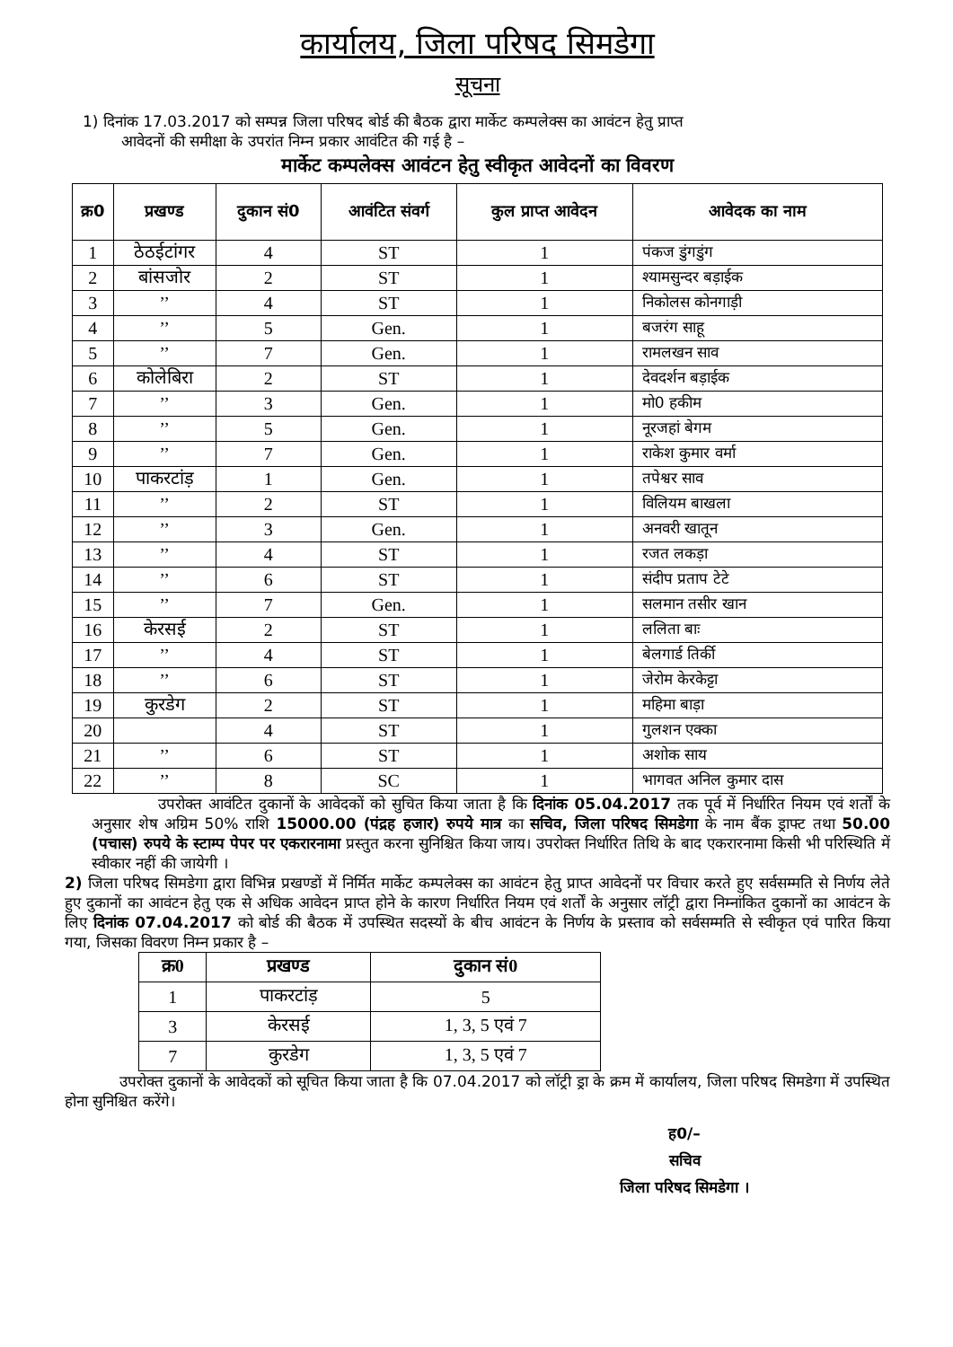कार्यालय, जिला परिषद सिमडेगा
सूचना
1) दिनांक 17.03.2017 को सम्पन्न जिला परिषद बोर्ड की बैठक द्वारा मार्केट कम्पलेक्स का आवंटन हेतु प्राप्त
आवेदनों की समीक्षा के उपरांत निम्न प्रकार आवंटित की गई है –
मार्केट कम्पलेक्स आवंटन हेतु स्वीकृत आवेदनों का विवरण
| क्र0 | प्रखण्ड | दुकान सं0 | आवंटित संवर्ग | कुल प्राप्त आवेदन | आवेदक का नाम |
| --- | --- | --- | --- | --- | --- |
| 1 | ठेठईटांगर | 4 | ST | 1 | पंकज डुंगडुंग |
| 2 | बांसजोर | 2 | ST | 1 | श्यामसुन्दर बड़ाईक |
| 3 | ’’ | 4 | ST | 1 | निकोलस कोनगाड़ी |
| 4 | ’’ | 5 | Gen. | 1 | बजरंग साहू |
| 5 | ’’ | 7 | Gen. | 1 | रामलखन साव |
| 6 | कोलेबिरा | 2 | ST | 1 | देवदर्शन बड़ाईक |
| 7 | ’’ | 3 | Gen. | 1 | मो0 हकीम |
| 8 | ’’ | 5 | Gen. | 1 | नूरजहां बेगम |
| 9 | ’’ | 7 | Gen. | 1 | राकेश कुमार वर्मा |
| 10 | पाकरटांड़ | 1 | Gen. | 1 | तपेश्वर साव |
| 11 | ’’ | 2 | ST | 1 | विलियम बाखला |
| 12 | ’’ | 3 | Gen. | 1 | अनवरी खातून |
| 13 | ’’ | 4 | ST | 1 | रजत लकड़ा |
| 14 | ’’ | 6 | ST | 1 | संदीप प्रताप टेटे |
| 15 | ’’ | 7 | Gen. | 1 | सलमान तसीर खान |
| 16 | केरसई | 2 | ST | 1 | ललिता बाः |
| 17 | ’’ | 4 | ST | 1 | बेलगार्ड तिर्की |
| 18 | ’’ | 6 | ST | 1 | जेरोम केरकेट्टा |
| 19 | कुरडेग | 2 | ST | 1 | महिमा बाड़ा |
| 20 | | 4 | ST | 1 | गुलशन एक्का |
| 21 | ’’ | 6 | ST | 1 | अशोक साय |
| 22 | ’’ | 8 | SC | 1 | भागवत अनिल कुमार दास |
उपरोक्त आवंटित दुकानों के आवेदकों को सुचित किया जाता है कि दिनांक 05.04.2017 तक पूर्व में निर्धारित नियम एवं शर्तों के अनुसार शेष अग्रिम 50% राशि 15000.00 (पंद्रह हजार) रुपये मात्र का सचिव, जिला परिषद सिमडेगा के नाम बैंक ड्राफ्ट तथा 50.00 (पचास) रुपये के स्टाम्प पेपर पर एकरारनामा प्रस्तुत करना सुनिश्चित किया जाय। उपरोक्त निर्धारित तिथि के बाद एकरारनामा किसी भी परिस्थिति में स्वीकार नहीं की जायेगी ।
2) जिला परिषद सिमडेगा द्वारा विभिन्न प्रखण्डों में निर्मित मार्केट कम्पलेक्स का आवंटन हेतु प्राप्त आवेदनों पर विचार करते हुए सर्वसम्मति से निर्णय लेते हुए दुकानों का आवंटन हेतु एक से अधिक आवेदन प्राप्त होने के कारण निर्धारित नियम एवं शर्तों के अनुसार लॉट्री द्वारा निम्नांकित दुकानों का आवंटन के लिए दिनांक 07.04.2017 को बोर्ड की बैठक में उपस्थित सदस्यों के बीच आवंटन के निर्णय के प्रस्ताव को सर्वसम्मति से स्वीकृत एवं पारित किया गया, जिसका विवरण निम्न प्रकार है –
| क्र0 | प्रखण्ड | दुकान सं0 |
| --- | --- | --- |
| 1 | पाकरटांड़ | 5 |
| 3 | केरसई | 1, 3, 5 एवं 7 |
| 7 | कुरडेग | 1, 3, 5 एवं 7 |
उपरोक्त दुकानों के आवेदकों को सूचित किया जाता है कि 07.04.2017 को लॉट्री ड्रा के क्रम में कार्यालय, जिला परिषद सिमडेगा में उपस्थित होना सुनिश्चित करेंगे।
ह0/–
सचिव
जिला परिषद सिमडेगा ।